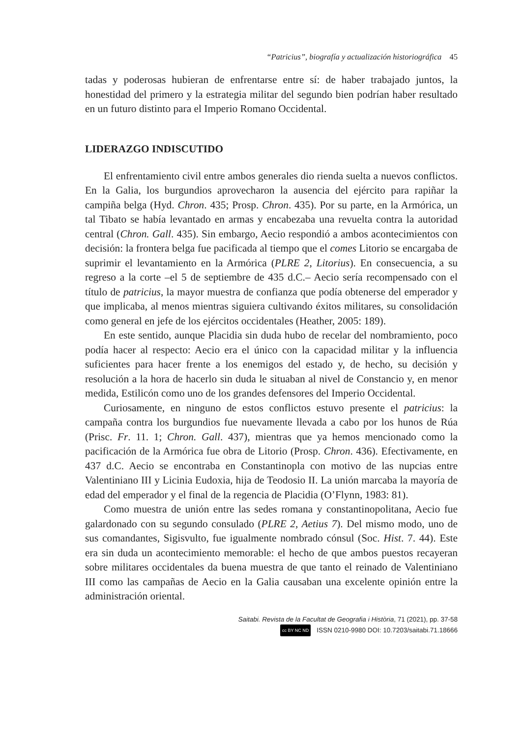“Patricius”, biografía y actualización historiográfica 45
tadas y poderosas hubieran de enfrentarse entre sí: de haber trabajado juntos, la honestidad del primero y la estrategia militar del segundo bien podrían haber resultado en un futuro distinto para el Imperio Romano Occidental.
LIDERAZGO INDISCUTIDO
El enfrentamiento civil entre ambos generales dio rienda suelta a nuevos conflictos. En la Galia, los burgundios aprovecharon la ausencia del ejército para rapiñar la campiña belga (Hyd. Chron. 435; Prosp. Chron. 435). Por su parte, en la Armórica, un tal Tibato se había levantado en armas y encabezaba una revuelta contra la autoridad central (Chron. Gall. 435). Sin embargo, Aecio respondió a ambos acontecimientos con decisión: la frontera belga fue pacificada al tiempo que el comes Litorio se encargaba de suprimir el levantamiento en la Armórica (PLRE 2, Litorius). En consecuencia, a su regreso a la corte –el 5 de septiembre de 435 d.C.– Aecio sería recompensado con el título de patricius, la mayor muestra de confianza que podía obtenerse del emperador y que implicaba, al menos mientras siguiera cultivando éxitos militares, su consolidación como general en jefe de los ejércitos occidentales (Heather, 2005: 189).
En este sentido, aunque Placidia sin duda hubo de recelar del nombramiento, poco podía hacer al respecto: Aecio era el único con la capacidad militar y la influencia suficientes para hacer frente a los enemigos del estado y, de hecho, su decisión y resolución a la hora de hacerlo sin duda le situaban al nivel de Constancio y, en menor medida, Estilicón como uno de los grandes defensores del Imperio Occidental.
Curiosamente, en ninguno de estos conflictos estuvo presente el patricius: la campaña contra los burgundios fue nuevamente llevada a cabo por los hunos de Rúa (Prisc. Fr. 11. 1; Chron. Gall. 437), mientras que ya hemos mencionado como la pacificación de la Armórica fue obra de Litorio (Prosp. Chron. 436). Efectivamente, en 437 d.C. Aecio se encontraba en Constantinopla con motivo de las nupcias entre Valentiniano III y Licinia Eudoxia, hija de Teodosio II. La unión marcaba la mayoría de edad del emperador y el final de la regencia de Placidia (O’Flynn, 1983: 81).
Como muestra de unión entre las sedes romana y constantinopolitana, Aecio fue galardonado con su segundo consulado (PLRE 2, Aetius 7). Del mismo modo, uno de sus comandantes, Sigisvulto, fue igualmente nombrado cónsul (Soc. Hist. 7. 44). Este era sin duda un acontecimiento memorable: el hecho de que ambos puestos recayeran sobre militares occidentales da buena muestra de que tanto el reinado de Valentiniano III como las campañas de Aecio en la Galia causaban una excelente opinión entre la administración oriental.
Saitabi. Revista de la Facultat de Geografia i Història, 71 (2021), pp. 37-58
cc BY NC ND ISSN 0210-9980 DOI: 10.7203/saitabi.71.18666